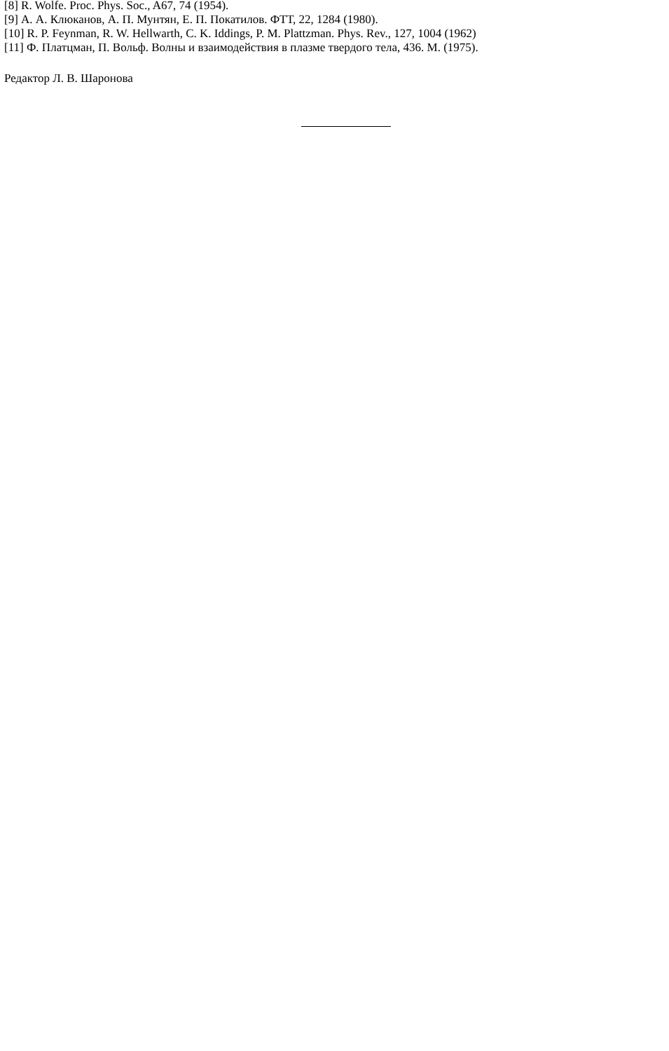[8] R. Wolfe. Proc. Phys. Soc., A67, 74 (1954).
[9] А. А. Клюканов, А. П. Мунтян, Е. П. Покатилов. ФТТ, 22, 1284 (1980).
[10] R. P. Feynman, R. W. Hellwarth, C. K. Iddings, P. M. Plattzman. Phys. Rev., 127, 1004 (1962)
[11] Ф. Платцман, П. Вольф. Волны и взаимодействия в плазме твердого тела, 436. М. (1975).
Редактор Л. В. Шаронова